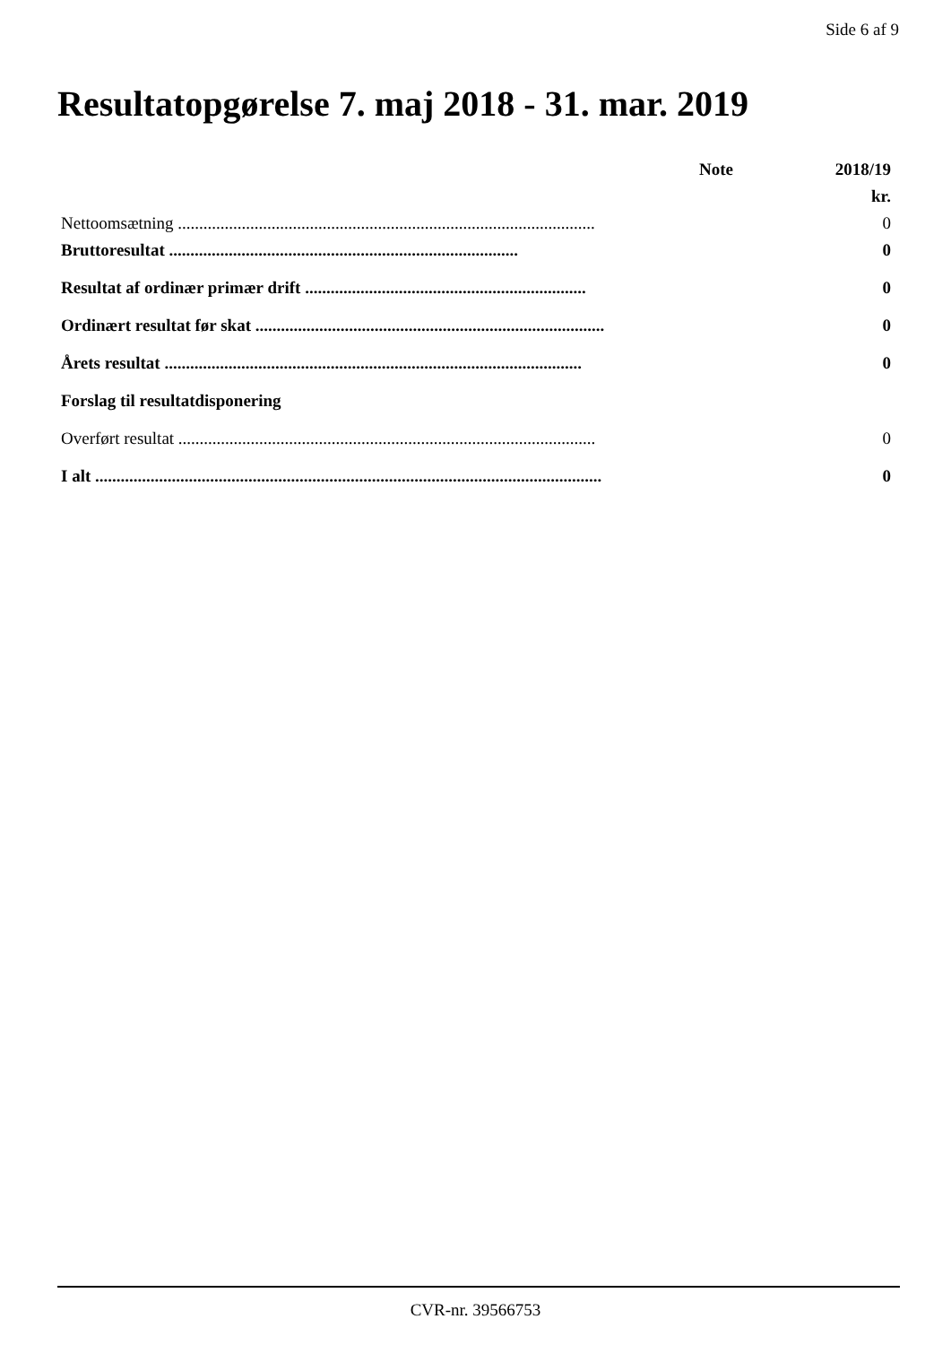Side 6 af 9
Resultatopgørelse 7. maj 2018 - 31. mar. 2019
| | Note | 2018/19 |
| --- | --- | --- |
| | | kr. |
| Nettoomsætning .................................................................................................. | | 0 |
| Bruttoresultat .................................................................................. | | 0 |
| Resultat af ordinær primær drift .................................................................. | | 0 |
| Ordinært resultat før skat .................................................................................. | | 0 |
| Årets resultat .................................................................................................. | | 0 |
| Forslag til resultatdisponering | | |
| Overført resultat .................................................................................................. | | 0 |
| I alt ....................................................................................................................... | | 0 |
CVR-nr. 39566753